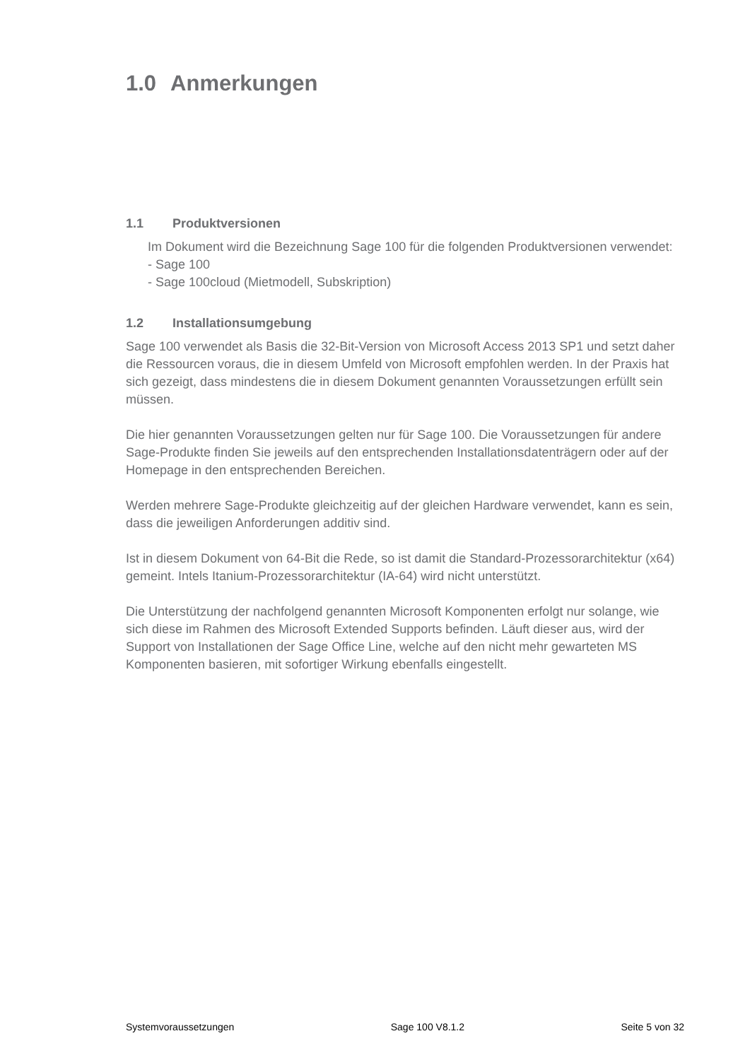1.0 Anmerkungen
1.1 Produktversionen
Im Dokument wird die Bezeichnung Sage 100 für die folgenden Produktversionen verwendet:
- Sage 100
- Sage 100cloud (Mietmodell, Subskription)
1.2 Installationsumgebung
Sage 100 verwendet als Basis die 32-Bit-Version von Microsoft Access 2013 SP1 und setzt daher die Ressourcen voraus, die in diesem Umfeld von Microsoft empfohlen werden. In der Praxis hat sich gezeigt, dass mindestens die in diesem Dokument genannten Voraussetzungen erfüllt sein müssen.
Die hier genannten Voraussetzungen gelten nur für Sage 100. Die Voraussetzungen für andere Sage-Produkte finden Sie jeweils auf den entsprechenden Installationsdatenträgern oder auf der Homepage in den entsprechenden Bereichen.
Werden mehrere Sage-Produkte gleichzeitig auf der gleichen Hardware verwendet, kann es sein, dass die jeweiligen Anforderungen additiv sind.
Ist in diesem Dokument von 64-Bit die Rede, so ist damit die Standard-Prozessorarchitektur (x64) gemeint. Intels Itanium-Prozessorarchitektur (IA-64) wird nicht unterstützt.
Die Unterstützung der nachfolgend genannten Microsoft Komponenten erfolgt nur solange, wie sich diese im Rahmen des Microsoft Extended Supports befinden. Läuft dieser aus, wird der Support von Installationen der Sage Office Line, welche auf den nicht mehr gewarteten MS Komponenten basieren, mit sofortiger Wirkung ebenfalls eingestellt.
Systemvoraussetzungen Sage 100 V8.1.2 Seite 5 von 32